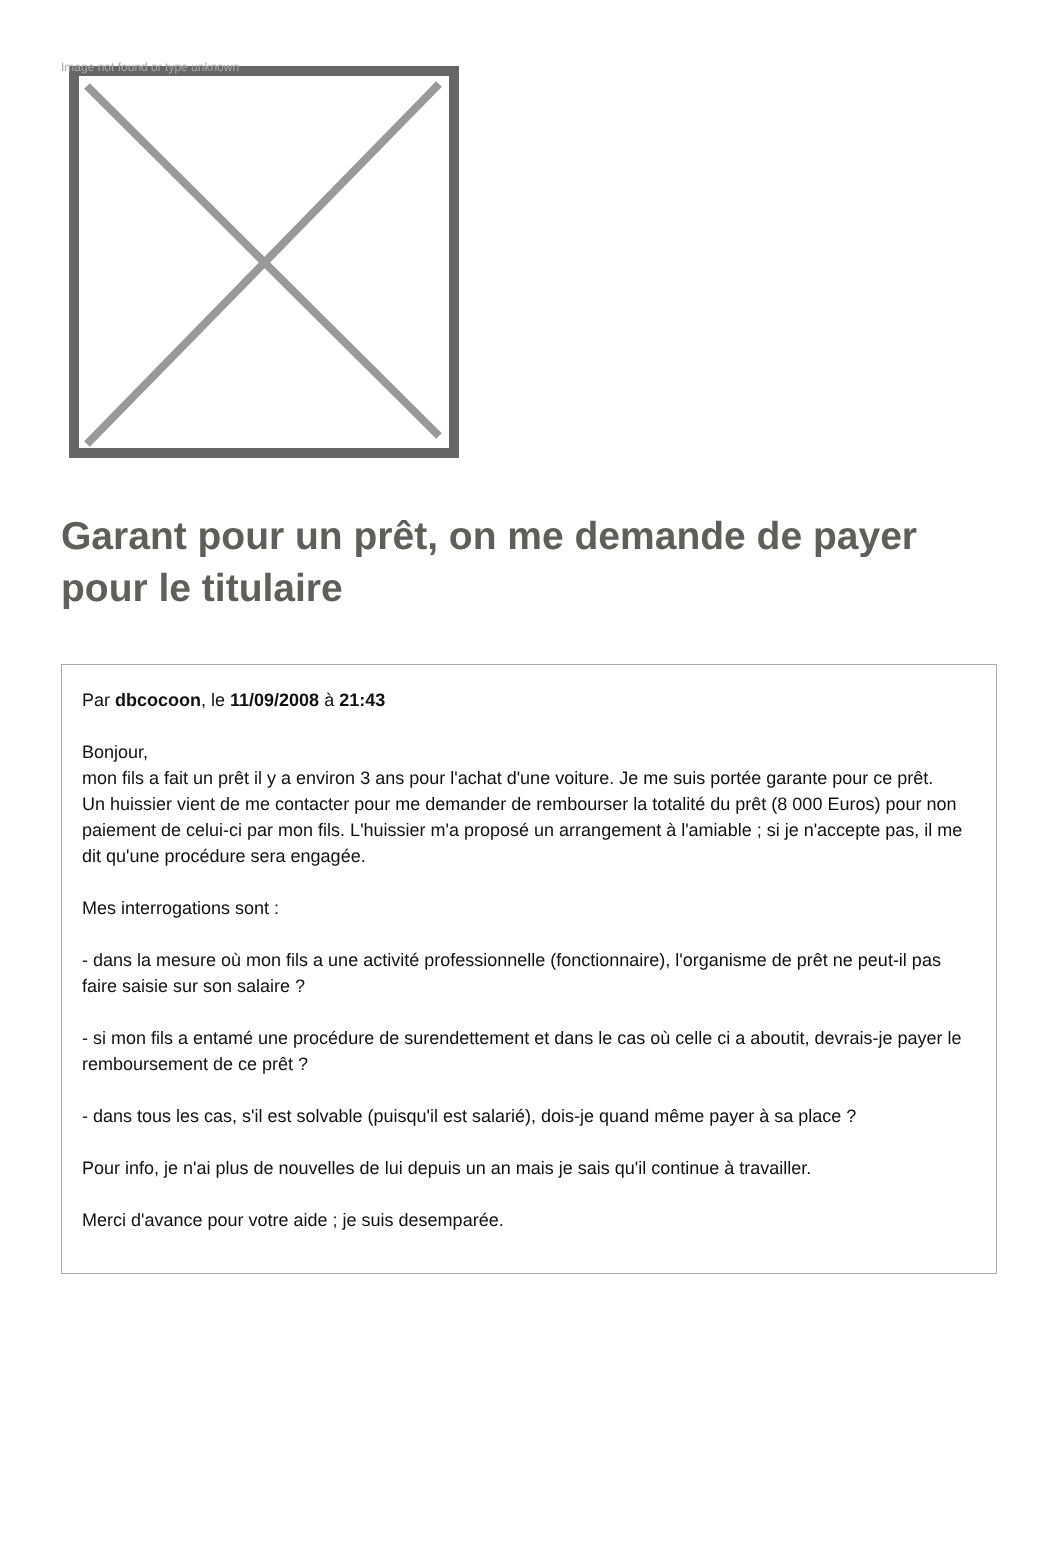Image not found or type unknown
Garant pour un prêt, on me demande de payer pour le titulaire
Par dbcocoon, le 11/09/2008 à 21:43
Bonjour,
mon fils a fait un prêt il y a environ 3 ans pour l'achat d'une voiture. Je me suis portée garante pour ce prêt.
Un huissier vient de me contacter pour me demander de rembourser la totalité du prêt (8 000 Euros) pour non paiement de celui-ci par mon fils. L'huissier m'a proposé un arrangement à l'amiable ; si je n'accepte pas, il me dit qu'une procédure sera engagée.
Mes interrogations sont :
- dans la mesure où mon fils a une activité professionnelle (fonctionnaire), l'organisme de prêt ne peut-il pas faire saisie sur son salaire ?
- si mon fils a entamé une procédure de surendettement et dans le cas où celle ci a aboutit, devrais-je payer le remboursement de ce prêt ?
- dans tous les cas, s'il est solvable (puisqu'il est salarié), dois-je quand même payer à sa place ?
Pour info, je n'ai plus de nouvelles de lui depuis un an mais je sais qu'il continue à travailler.
Merci d'avance pour votre aide ; je suis desemparée.